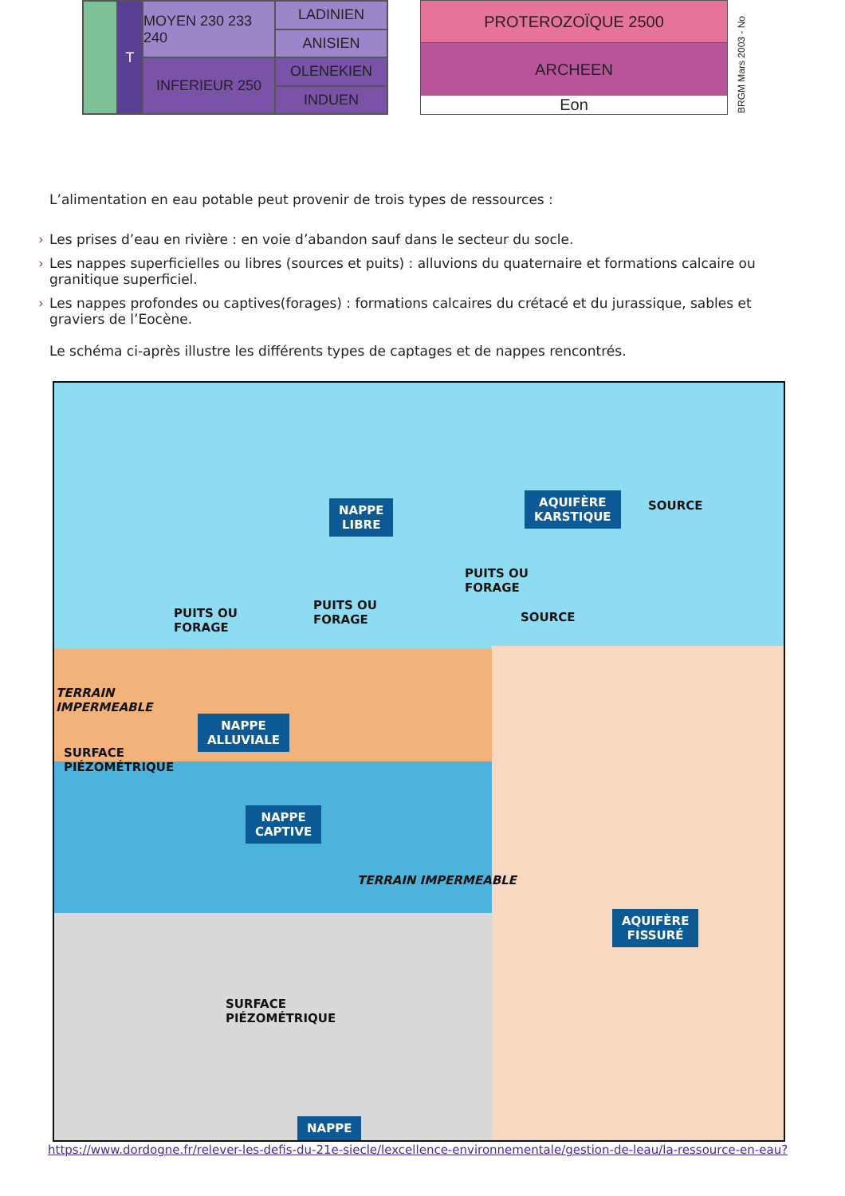T
MOYEN 230 233 240
LADINIEN
ANISIEN
INFERIEUR 250
OLENEKIEN
INDUEN
PROTEROZOÏQUE 2500
ARCHEEN
Eon
BRGM Mars 2003 - No
L’alimentation en eau potable peut provenir de trois types de ressources :
› Les prises d’eau en rivière : en voie d’abandon sauf dans le secteur du socle.
› Les nappes superficielles ou libres (sources et puits) : alluvions du quaternaire et formations calcaire ou granitique superficiel.
› Les nappes profondes ou captives(forages) : formations calcaires du crétacé et du jurassique, sables et graviers de l’Eocène.
Le schéma ci-après illustre les différents types de captages et de nappes rencontrés.
NAPPE
LIBRE
AQUIFÈRE
KARSTIQUE
SOURCE
PUITS OU
FORAGE
PUITS OU
FORAGE
PUITS OU
FORAGE
SOURCE
TERRAIN
IMPERMEABLE
NAPPE
ALLUVIALE
SURFACE
PIÉZOMÉTRIQUE
NAPPE
CAPTIVE
TERRAIN IMPERMEABLE
AQUIFÈRE
FISSURÉ
SURFACE
PIÉZOMÉTRIQUE
NAPPE
https://www.dordogne.fr/relever-les-defis-du-21e-siecle/lexcellence-environnementale/gestion-de-leau/la-ressource-en-eau?